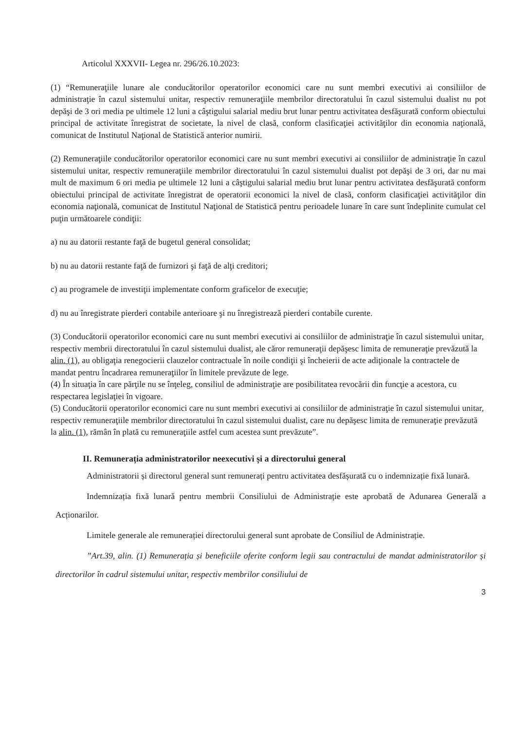Articolul XXXVII- Legea nr. 296/26.10.2023:
(1) “Remuneraţiile lunare ale conducătorilor operatorilor economici care nu sunt membri executivi ai consiliilor de administraţie în cazul sistemului unitar, respectiv remuneraţiile membrilor directoratului în cazul sistemului dualist nu pot depăşi de 3 ori media pe ultimele 12 luni a câştigului salarial mediu brut lunar pentru activitatea desfăşurată conform obiectului principal de activitate înregistrat de societate, la nivel de clasă, conform clasificaţiei activităţilor din economia naţională, comunicat de Institutul Naţional de Statistică anterior numirii.
(2) Remuneraţiile conducătorilor operatorilor economici care nu sunt membri executivi ai consiliilor de administraţie în cazul sistemului unitar, respectiv remuneraţiile membrilor directoratului în cazul sistemului dualist pot depăşi de 3 ori, dar nu mai mult de maximum 6 ori media pe ultimele 12 luni a câştigului salarial mediu brut lunar pentru activitatea desfăşurată conform obiectului principal de activitate înregistrat de operatorii economici la nivel de clasă, conform clasificaţiei activităţilor din economia naţională, comunicat de Institutul Naţional de Statistică pentru perioadele lunare în care sunt îndeplinite cumulat cel puţin următoarele condiţii:
a) nu au datorii restante faţă de bugetul general consolidat;
b) nu au datorii restante faţă de furnizori şi faţă de alţi creditori;
c) au programele de investiţii implementate conform graficelor de execuţie;
d) nu au înregistrate pierderi contabile anterioare şi nu înregistrează pierderi contabile curente.
(3) Conducătorii operatorilor economici care nu sunt membri executivi ai consiliilor de administraţie în cazul sistemului unitar, respectiv membrii directoratului în cazul sistemului dualist, ale căror remuneraţii depăşesc limita de remuneraţie prevăzută la alin. (1), au obligaţia renegocierii clauzelor contractuale în noile condiţii şi încheierii de acte adiţionale la contractele de mandat pentru încadrarea remuneraţiilor în limitele prevăzute de lege.
(4) În situaţia în care părţile nu se înţeleg, consiliul de administraţie are posibilitatea revocării din funcţie a acestora, cu respectarea legislaţiei în vigoare.
(5) Conducătorii operatorilor economici care nu sunt membri executivi ai consiliilor de administraţie în cazul sistemului unitar, respectiv remuneraţiile membrilor directoratului în cazul sistemului dualist, care nu depăşesc limita de remuneraţie prevăzută la alin. (1), rămân în plată cu remuneraţiile astfel cum acestea sunt prevăzute”.
II. Remunerația administratorilor neexecutivi și a directorului general
Administratorii și directorul general sunt remunerați pentru activitatea desfășurată cu o indemnizație fixă lunară.
Indemnizația fixă lunară pentru membrii Consiliului de Administrație este aprobată de Adunarea Generală a Acționarilor.
Limitele generale ale remunerației directorului general sunt aprobate de Consiliul de Administrație.
”Art.39, alin. (1) Remunerația și beneficiile oferite conform legii sau contractului de mandat administratorilor și directorilor în cadrul sistemului unitar, respectiv membrilor consiliului de
3